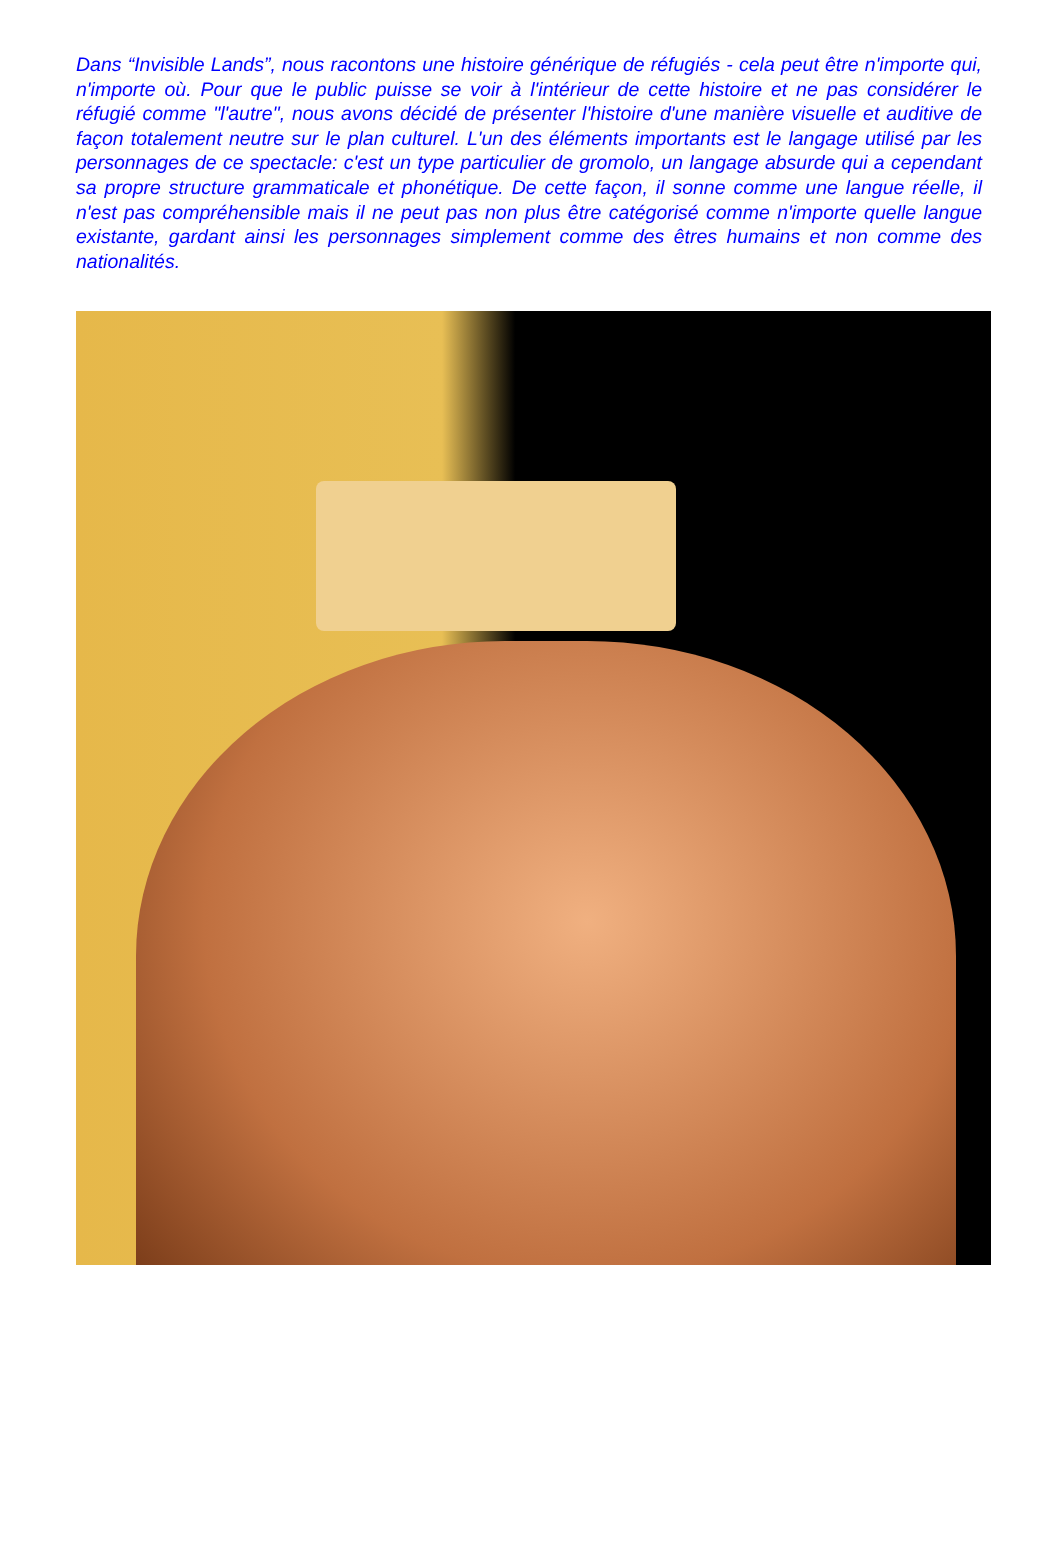Dans “Invisible Lands”, nous racontons une histoire générique de réfugiés - cela peut être n'importe qui, n'importe où. Pour que le public puisse se voir à l'intérieur de cette histoire et ne pas considérer le réfugié comme "l'autre", nous avons décidé de présenter l'histoire d'une manière visuelle et auditive de façon totalement neutre sur le plan culturel. L'un des éléments importants est le langage utilisé par les personnages de ce spectacle: c'est un type particulier de gromolo, un langage absurde qui a cependant sa propre structure grammaticale et phonétique. De cette façon, il sonne comme une langue réelle, il n'est pas compréhensible mais il ne peut pas non plus être catégorisé comme n'importe quelle langue existante, gardant ainsi les personnages simplement comme des êtres humains et non comme des nationalités.